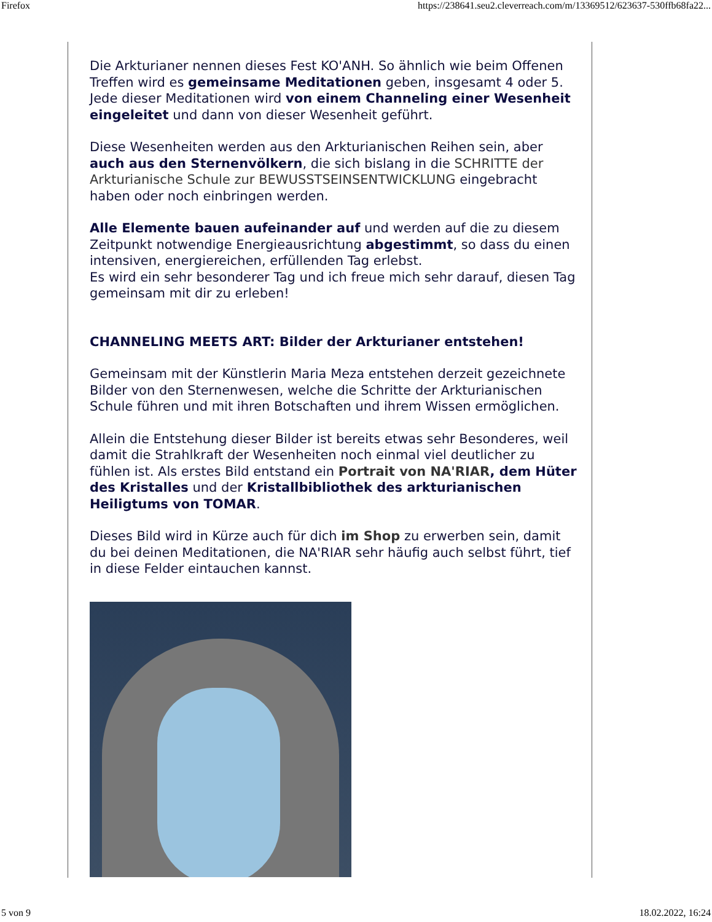Firefox https://238641.seu2.cleverreach.com/m/13369512/623637-530ffb68fa22...
Die Arkturianer nennen dieses Fest KO'ANH. So ähnlich wie beim Offenen Treffen wird es gemeinsame Meditationen geben, insgesamt 4 oder 5. Jede dieser Meditationen wird von einem Channeling einer Wesenheit eingeleitet und dann von dieser Wesenheit geführt.
Diese Wesenheiten werden aus den Arkturianischen Reihen sein, aber auch aus den Sternenvölkern, die sich bislang in die SCHRITTE der Arkturianische Schule zur BEWUSSTSEINSENTWICKLUNG eingebracht haben oder noch einbringen werden.
Alle Elemente bauen aufeinander auf und werden auf die zu diesem Zeitpunkt notwendige Energieausrichtung abgestimmt, so dass du einen intensiven, energiereichen, erfüllenden Tag erlebst.
Es wird ein sehr besonderer Tag und ich freue mich sehr darauf, diesen Tag gemeinsam mit dir zu erleben!
CHANNELING MEETS ART: Bilder der Arkturianer entstehen!
Gemeinsam mit der Künstlerin Maria Meza entstehen derzeit gezeichnete Bilder von den Sternenwesen, welche die Schritte der Arkturianischen Schule führen und mit ihren Botschaften und ihrem Wissen ermöglichen.
Allein die Entstehung dieser Bilder ist bereits etwas sehr Besonderes, weil damit die Strahlkraft der Wesenheiten noch einmal viel deutlicher zu fühlen ist. Als erstes Bild entstand ein Portrait von NA'RIAR, dem Hüter des Kristalles und der Kristallbibliothek des arkturianischen Heiligtums von TOMAR.
Dieses Bild wird in Kürze auch für dich im Shop zu erwerben sein, damit du bei deinen Meditationen, die NA'RIAR sehr häufig auch selbst führt, tief in diese Felder eintauchen kannst.
5 von 9 18.02.2022, 16:24